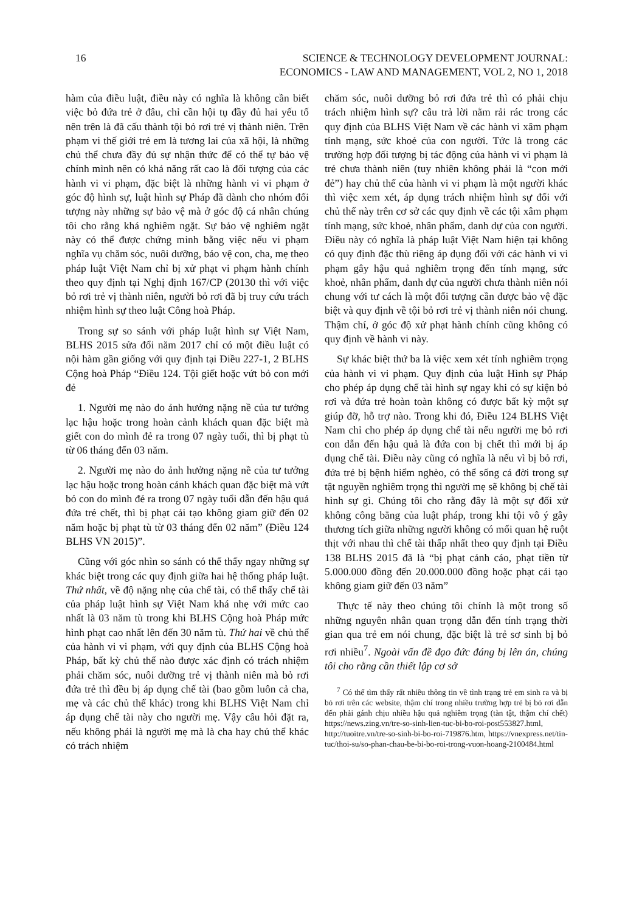16 SCIENCE & TECHNOLOGY DEVELOPMENT JOURNAL:
ECONOMICS - LAW AND MANAGEMENT, VOL 2, NO 1, 2018
hàm của điều luật, điều này có nghĩa là không cần biết việc bỏ đứa trẻ ở đâu, chỉ cần hội tụ đầy đủ hai yếu tố nên trên là đã cấu thành tội bỏ rơi trẻ vị thành niên. Trên phạm vi thế giới trẻ em là tương lai của xã hội, là những chủ thể chưa đầy đủ sự nhận thức để có thể tự bảo vệ chính mình nên có khả năng rất cao là đối tượng của các hành vi vi phạm, đặc biệt là những hành vi vi phạm ở góc độ hình sự, luật hình sự Pháp đã dành cho nhóm đối tượng này những sự bảo vệ mà ở góc độ cá nhân chúng tôi cho rằng khá nghiêm ngặt. Sự bảo vệ nghiêm ngặt này có thể được chứng minh bằng việc nếu vi phạm nghĩa vụ chăm sóc, nuôi dưỡng, bảo vệ con, cha, mẹ theo pháp luật Việt Nam chỉ bị xử phạt vi phạm hành chính theo quy định tại Nghị định 167/CP (20130 thì với việc bỏ rơi trẻ vị thành niên, người bỏ rơi đã bị truy cứu trách nhiệm hình sự theo luật Công hoà Pháp.
Trong sự so sánh với pháp luật hình sự Việt Nam, BLHS 2015 sửa đổi năm 2017 chỉ có một điều luật có nội hàm gần giống với quy định tại Điều 227-1, 2 BLHS Cộng hoà Pháp “Điều 124. Tội giết hoặc vứt bỏ con mới đẻ
1. Người mẹ nào do ảnh hưởng nặng nề của tư tưởng lạc hậu hoặc trong hoàn cảnh khách quan đặc biệt mà giết con do mình đẻ ra trong 07 ngày tuổi, thì bị phạt tù từ 06 tháng đến 03 năm.
2. Người mẹ nào do ảnh hưởng nặng nề của tư tưởng lạc hậu hoặc trong hoàn cảnh khách quan đặc biệt mà vứt bỏ con do mình đẻ ra trong 07 ngày tuổi dẫn đến hậu quả đứa trẻ chết, thì bị phạt cải tạo không giam giữ đến 02 năm hoặc bị phạt tù từ 03 tháng đến 02 năm” (Điều 124 BLHS VN 2015)”.
Cũng với góc nhìn so sánh có thể thấy ngay những sự khác biệt trong các quy định giữa hai hệ thống pháp luật. Thứ nhất, về độ nặng nhẹ của chế tài, có thể thấy chế tài của pháp luật hình sự Việt Nam khá nhẹ với mức cao nhất là 03 năm tù trong khi BLHS Cộng hoà Pháp mức hình phạt cao nhất lên đến 30 năm tù. Thứ hai về chủ thể của hành vi vi phạm, với quy định của BLHS Cộng hoà Pháp, bất kỳ chủ thể nào được xác định có trách nhiệm phải chăm sóc, nuôi dưỡng trẻ vị thành niên mà bỏ rơi đứa trẻ thì đều bị áp dụng chế tài (bao gồm luôn cả cha, mẹ và các chủ thể khác) trong khi BLHS Việt Nam chỉ áp dụng chế tài này cho người mẹ. Vậy câu hỏi đặt ra, nếu không phải là người mẹ mà là cha hay chủ thể khác có trách nhiệm
chăm sóc, nuôi dưỡng bỏ rơi đứa trẻ thì có phải chịu trách nhiệm hình sự? câu trả lời nằm rải rác trong các quy định của BLHS Việt Nam về các hành vi xâm phạm tính mạng, sức khoẻ của con người. Tức là trong các trường hợp đối tượng bị tác động của hành vi vi phạm là trẻ chưa thành niên (tuy nhiên không phải là “con mới đẻ”) hay chủ thể của hành vi vi phạm là một người khác thì việc xem xét, áp dụng trách nhiệm hình sự đối với chủ thể này trên cơ sở các quy định về các tội xâm phạm tính mạng, sức khoẻ, nhân phẩm, danh dự của con người. Điều này có nghĩa là pháp luật Việt Nam hiện tại không có quy định đặc thù riêng áp dụng đối với các hành vi vi phạm gây hậu quả nghiêm trọng đến tính mạng, sức khoẻ, nhân phẩm, danh dự của người chưa thành niên nói chung với tư cách là một đối tượng cần được bảo vệ đặc biệt và quy định về tội bỏ rơi trẻ vị thành niên nói chung. Thậm chí, ở góc độ xử phạt hành chính cũng không có quy định về hành vi này.
Sự khác biệt thứ ba là việc xem xét tính nghiêm trọng của hành vi vi phạm. Quy định của luật Hình sự Pháp cho phép áp dụng chế tài hình sự ngay khi có sự kiện bỏ rơi và đứa trẻ hoàn toàn không có được bất kỳ một sự giúp đỡ, hỗ trợ nào. Trong khi đó, Điều 124 BLHS Việt Nam chỉ cho phép áp dụng chế tài nếu người mẹ bỏ rơi con dẫn đến hậu quả là đứa con bị chết thì mới bị áp dụng chế tài. Điều này cũng có nghĩa là nếu vì bị bỏ rơi, đứa trẻ bị bệnh hiểm nghèo, có thể sống cả đời trong sự tật nguyền nghiêm trọng thì người mẹ sẽ không bị chế tài hình sự gì. Chúng tôi cho rằng đây là một sự đối xử không công bằng của luật pháp, trong khi tội vô ý gây thương tích giữa những người không có mối quan hệ ruột thịt với nhau thì chế tài thấp nhất theo quy định tại Điều 138 BLHS 2015 đã là “bị phạt cảnh cáo, phạt tiền từ 5.000.000 đồng đến 20.000.000 đồng hoặc phạt cải tạo không giam giữ đến 03 năm”
Thực tế này theo chúng tôi chính là một trong số những nguyên nhân quan trọng dẫn đến tính trạng thời gian qua trẻ em nói chung, đặc biệt là trẻ sơ sinh bị bỏ rơi nhiều<sup>7</sup>. Ngoài vấn đề đạo đức đáng bị lên án, chúng tôi cho rằng cần thiết lập cơ sở
<sup>7</sup> Có thể tìm thấy rất nhiều thông tin về tình trạng trẻ em sinh ra và bị bỏ rơi trên các website, thậm chí trong nhiều trường hợp trẻ bị bỏ rơi dẫn đến phải gánh chịu nhiều hậu quả nghiêm trọng (tàn tật, thậm chí chết) https://news.zing.vn/tre-so-sinh-lien-tuc-bi-bo-roi-post553827.html, http://tuoitre.vn/tre-so-sinh-bi-bo-roi-719876.htm, https://vnexpress.net/tin-tuc/thoi-su/so-phan-chau-be-bi-bo-roi-trong-vuon-hoang-2100484.html